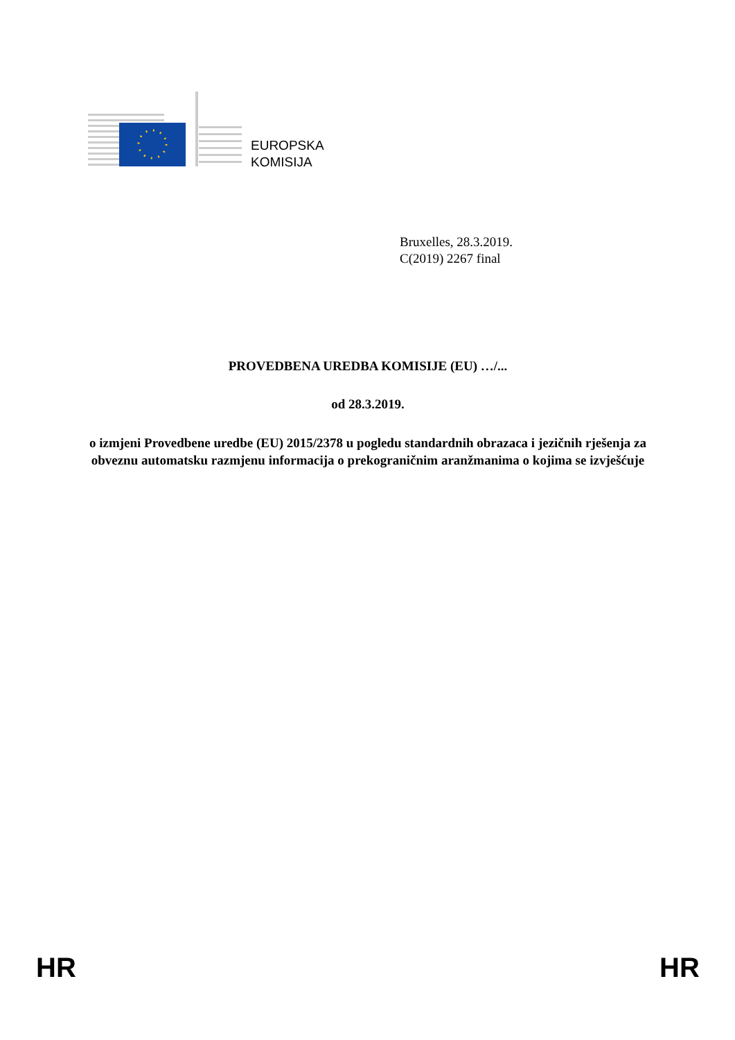EUROPSKA
KOMISIJA
Bruxelles, 28.3.2019.
C(2019) 2267 final
PROVEDBENA UREDBA KOMISIJE (EU) …/...
od 28.3.2019.
o izmjeni Provedbene uredbe (EU) 2015/2378 u pogledu standardnih obrazaca i jezičnih rješenja za obveznu automatsku razmjenu informacija o prekograničnim aranžmanima o kojima se izvješćuje
HR HR